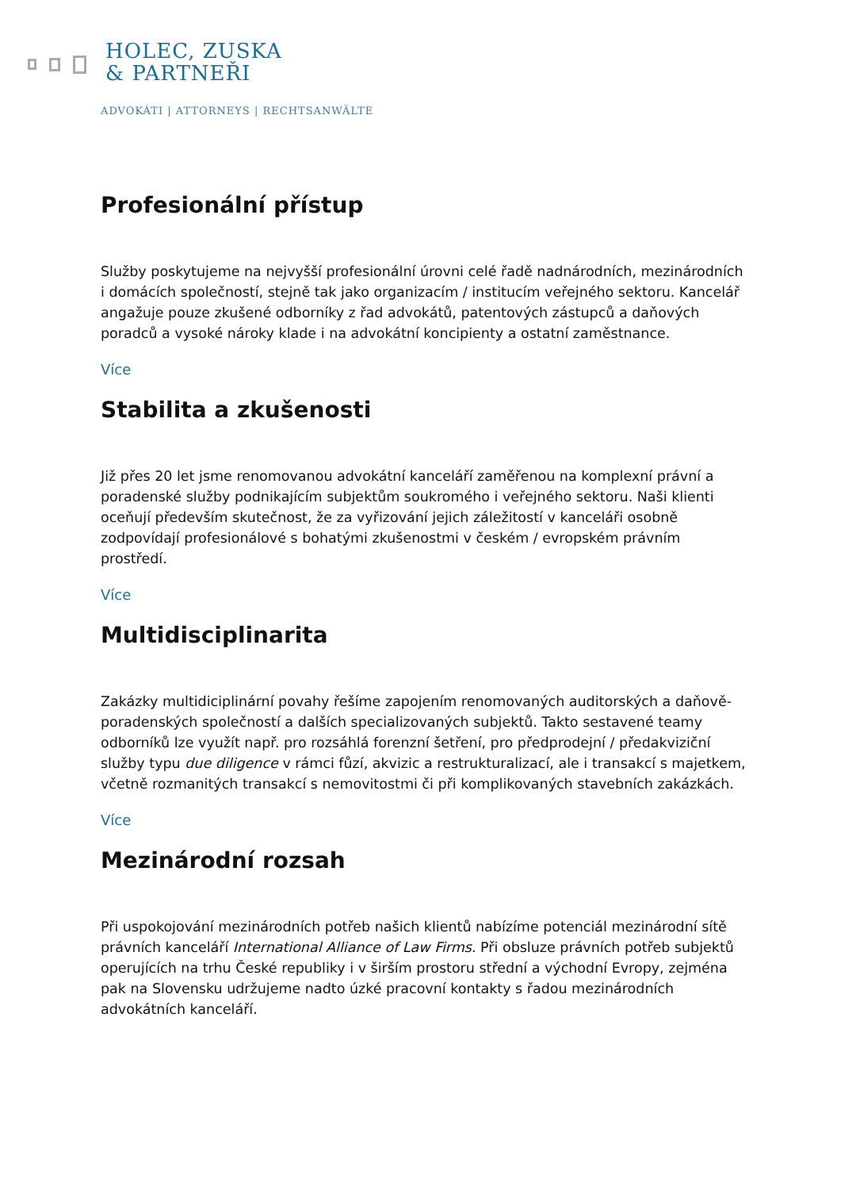HOLEC, ZUSKA
& PARTNEŘI
ADVOKÁTI | ATTORNEYS | RECHTSANWÄLTE
Profesionální přístup
Služby poskytujeme na nejvyšší profesionální úrovni celé řadě nadnárodních, mezinárodních i domácích společností, stejně tak jako organizacím / institucím veřejného sektoru. Kancelář angažuje pouze zkušené odborníky z řad advokátů, patentových zástupců a daňových poradců a vysoké nároky klade i na advokátní koncipienty a ostatní zaměstnance.
Více
Stabilita a zkušenosti
Již přes 20 let jsme renomovanou advokátní kanceláří zaměřenou na komplexní právní a poradenské služby podnikajícím subjektům soukromého i veřejného sektoru. Naši klienti oceňují především skutečnost, že za vyřizování jejich záležitostí v kanceláři osobně zodpovídají profesionálové s bohatými zkušenostmi v českém / evropském právním prostředí.
Více
Multidisciplinarita
Zakázky multidiciplinární povahy řešíme zapojením renomovaných auditorských a daňově-poradenských společností a dalších specializovaných subjektů. Takto sestavené teamy odborníků lze využít např. pro rozsáhlá forenzní šetření, pro předprodejní / předakviziční služby typu due diligence v rámci fůzí, akvizic a restrukturalizací, ale i transakcí s majetkem, včetně rozmanitých transakcí s nemovitostmi či při komplikovaných stavebních zakázkách.
Více
Mezinárodní rozsah
Při uspokojování mezinárodních potřeb našich klientů nabízíme potenciál mezinárodní sítě právních kanceláří International Alliance of Law Firms. Při obsluze právních potřeb subjektů operujících na trhu České republiky i v širším prostoru střední a východní Evropy, zejména pak na Slovensku udržujeme nadto úzké pracovní kontakty s řadou mezinárodních advokátních kanceláří.